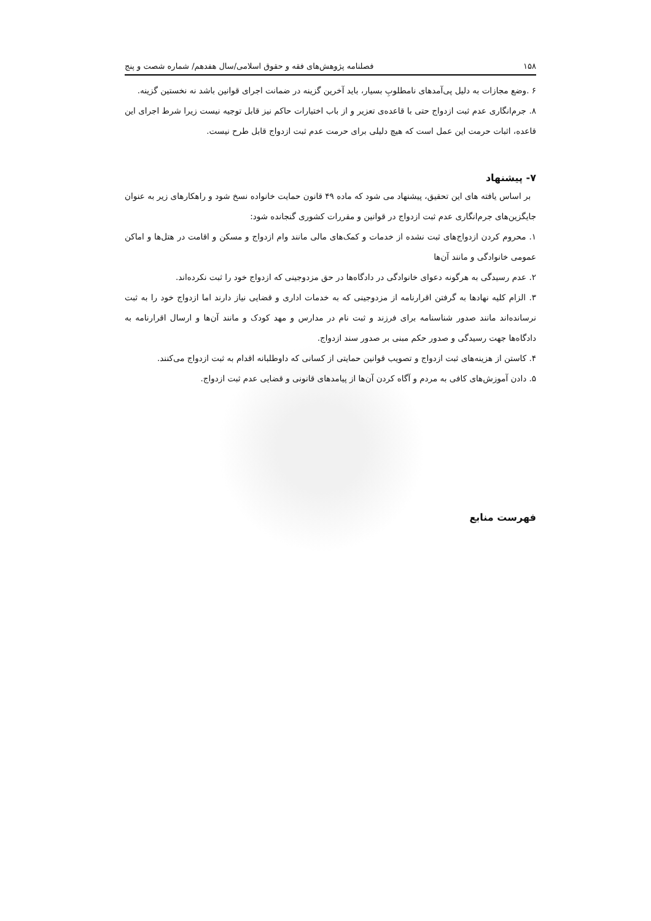۱۵۸ فصلنامه پژوهش‌های فقه و حقوق اسلامی/سال هفدهم/ شماره شصت و پنج
۶ .وضع مجازات به دلیل پی‌آمدهای نامطلوبِ بسیار، باید آخرین گزینه در ضمانت اجرای قوانین باشد نه نخستین گزینه.
۸. جرم‌انگاری عدم ثبت ازدواج حتی با قاعده‌ی تعزیر و از باب اختیارات حاکم نیز قابل توجیه نیست زیرا شرط اجرای این قاعده، اثبات حرمت این عمل است که هیچ دلیلی برای حرمت عدم ثبت ازدواج قابل طرح نیست.
۷- پیشنهاد
بر اساس یافته های این تحقیق، پیشنهاد می شود که ماده ۴۹ قانون حمایت خانواده نسخ شود و راهکارهای زیر به عنوان جایگزین‌های جرم‌انگاری عدم ثبت ازدواج در قوانین و مقررات کشوری گنجانده شود:
۱. محروم کردن ازدواج‌های ثبت نشده از خدمات و کمک‌های مالی مانند وام ازدواج و مسکن و اقامت در هتل‌ها و اماکن عمومی خانوادگی و مانند آن‌ها
۲. عدم رسیدگی به هرگونه دعوای خانوادگی در دادگاه‌ها در حق مزدوجینی که ازدواج خود را ثبت نکرده‌اند.
۳. الزام کلیه نهادها به گرفتن اقرارنامه از مزدوجینی که به خدمات اداری و قضایی نیاز دارند اما ازدواج خود را به ثبت نرسانده‌اند مانند صدور شناسنامه برای فرزند و ثبت نام در مدارس و مهد کودک و مانند آن‌ها و ارسال اقرارنامه به دادگاه‌ها جهت رسیدگی و صدور حکم مبنی بر صدور سند ازدواج.
۴. کاستن از هزینه‌های ثبت ازدواج و تصویب قوانین حمایتی از کسانی که داوطلبانه اقدام به ثبت ازدواج می‌کنند.
۵. دادن آموزش‌های کافی به مردم و آگاه کردن آن‌ها از پیامدهای قانونی و قضایی عدم ثبت ازدواج.
فهرست منابع